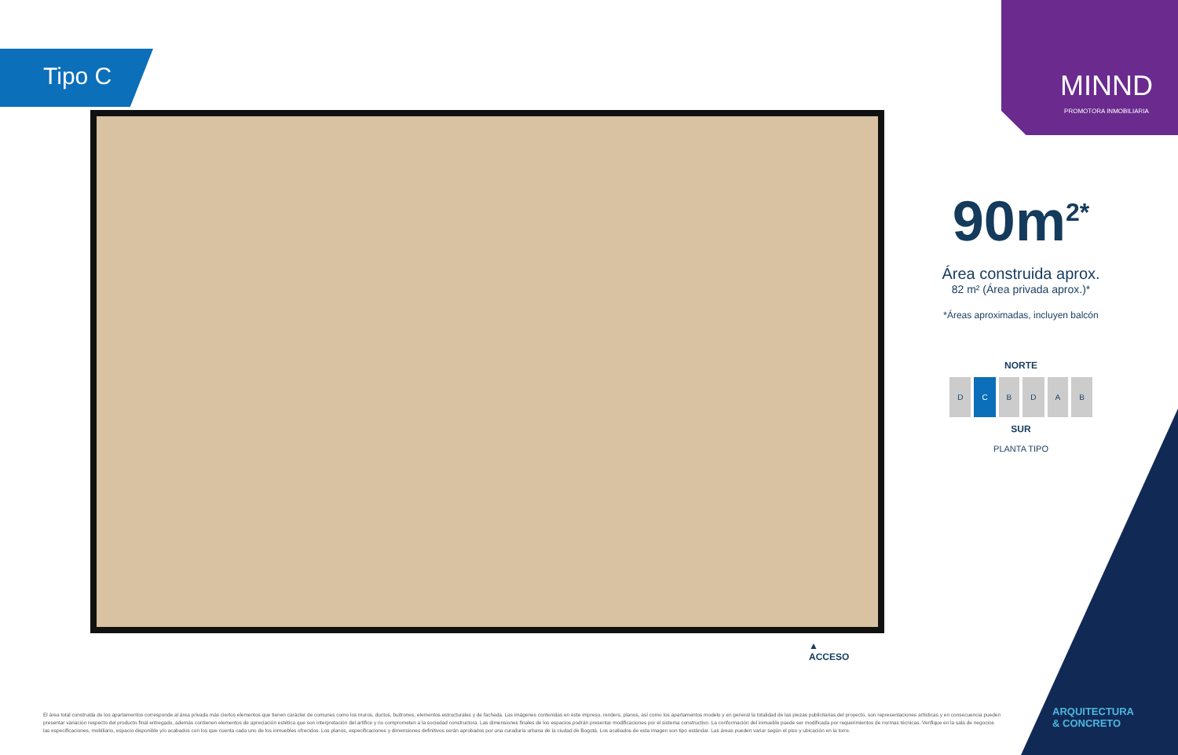Tipo C MINND
PROMOTORA INMOBILIARIA
90m<sup>2*</sup>
Área construida aprox.
82 m² (Área privada aprox.)*
*Áreas aproximadas, incluyen balcón
NORTE
DCBDAB
SUR
PLANTA TIPO
▲
ACCESO
ARQUITECTURA
& CONCRETO
El área total construida de los apartamentos corresponde al área privada más ciertos elementos que tienen carácter de comunes como los muros, ductos, buitrones, elementos estructurales y de fachada. Las imágenes contenidas en este impreso, renders, planos, así como los apartamentos modelo y en general la totalidad de las piezas publicitarias del proyecto, son representaciones artísticas y en consecuencia pueden presentar variación respecto del producto final entregado, además contienen elementos de apreciación estética que son interpretación del artífice y no comprometen a la sociedad constructora. Las dimensiones finales de los espacios podrán presentar modificaciones por el sistema constructivo. La conformación del inmueble puede ser modificada por requerimientos de normas técnicas. Verifique en la sala de negocios las especificaciones, mobiliario, espacio disponible y/o acabados con los que cuenta cada uno de los inmuebles ofrecidos. Los planos, especificaciones y dimensiones definitivos serán aprobados por una curaduría urbana de la ciudad de Bogotá. Los acabados de esta imagen son tipo estándar. Las áreas pueden variar según el piso y ubicación en la torre.